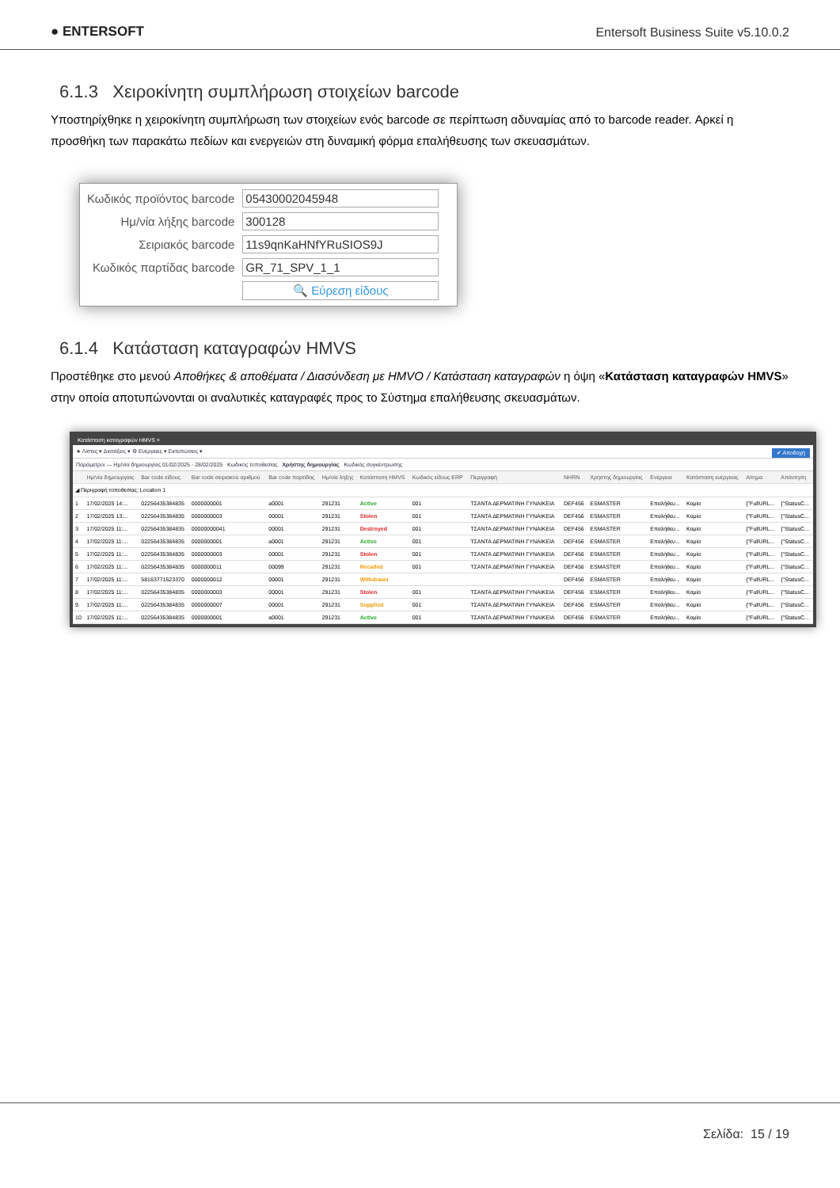● ENTERSOFT
Entersoft Business Suite v5.10.0.2
6.1.3 Χειροκίνητη συμπλήρωση στοιχείων barcode
Υποστηρίχθηκε η χειροκίνητη συμπλήρωση των στοιχείων ενός barcode σε περίπτωση αδυναμίας από το barcode reader. Αρκεί η προσθήκη των παρακάτω πεδίων και ενεργειών στη δυναμική φόρμα επαλήθευσης των σκευασμάτων.
| Κωδικός προϊόντος barcode | 05430002045948 |
| Ημ/νία λήξης barcode | 300128 |
| Σειριακός barcode | 11s9qnKaHNfYRuSIOS9J |
| Κωδικός παρτίδας barcode | GR_71_SPV_1_1 |
| | 🔍 Εύρεση είδους |
6.1.4 Κατάσταση καταγραφών HMVS
Προστέθηκε στο μενού Αποθήκες & αποθέματα / Διασύνδεση με HMVO / Κατάσταση καταγραφών η όψη «Κατάσταση καταγραφών HMVS» στην οποία αποτυπώνονται οι αναλυτικές καταγραφές προς το Σύστημα επαλήθευσης σκευασμάτων.
Κατάσταση καταγραφών HMVS ×
★ Λίστες ▾ Διατάξεις ▾ ⚙ Ενέργειες ▾ Εκτυπώσεις ▾ ✔ Αποδοχή
Παράμετροι — Ημ/νία δημιουργίας 01/02/2025 - 28/02/2025 Κωδικός τοποθεσίας Χρήστης δημιουργίας Κωδικός συγκέντρωσης
| | Ημ/νία δημιουργίας | Bar code είδους | Bar code σειριακού αριθμού | Bar code παρτίδας | Ημ/νία λήξης | Κατάσταση HMVS | Κωδικός είδους ERP | Περιγραφή | NHRN | Χρήστης δημιουργίας | Ενέργεια | Κατάσταση ενέργειας | Αίτημα | Απάντηση |
| --- | --- | --- | --- | --- | --- | --- | --- | --- | --- | --- | --- | --- | --- | --- |
| ◢ Περιγραφή τοποθεσίας: Location 1 | | | | | | | | | | | | | | |
| 1 | 17/02/2025 14:... | 02256435384835 | 0000000001 | a0001 | 291231 | Active | 001 | ΤΣΑΝΤΑ ΔΕΡΜΑΤΙΝΗ ΓΥΝΑΙΚΕΙΑ | DEF456 | ESMASTER | Επαλήθευ... | Καμία | {"FullURL... | {"StatusC... |
| 2 | 17/02/2025 13:... | 02256435384835 | 0000000003 | 00001 | 291231 | Stolen | 001 | ΤΣΑΝΤΑ ΔΕΡΜΑΤΙΝΗ ΓΥΝΑΙΚΕΙΑ | DEF456 | ESMASTER | Επαλήθευ... | Καμία | {"FullURL... | {"StatusC... |
| 3 | 17/02/2025 11:... | 02256435384835 | 00000000041 | 00001 | 291231 | Destroyed | 001 | ΤΣΑΝΤΑ ΔΕΡΜΑΤΙΝΗ ΓΥΝΑΙΚΕΙΑ | DEF456 | ESMASTER | Επαλήθευ... | Καμία | {"FullURL... | {"StatusC... |
| 4 | 17/02/2025 11:... | 02256435384835 | 0000000001 | a0001 | 291231 | Active | 001 | ΤΣΑΝΤΑ ΔΕΡΜΑΤΙΝΗ ΓΥΝΑΙΚΕΙΑ | DEF456 | ESMASTER | Επαλήθευ... | Καμία | {"FullURL... | {"StatusC... |
| 5 | 17/02/2025 11:... | 02256435384835 | 0000000003 | 00001 | 291231 | Stolen | 001 | ΤΣΑΝΤΑ ΔΕΡΜΑΤΙΝΗ ΓΥΝΑΙΚΕΙΑ | DEF456 | ESMASTER | Επαλήθευ... | Καμία | {"FullURL... | {"StatusC... |
| 6 | 17/02/2025 11:... | 02256435384835 | 0000000011 | 00099 | 291231 | Recalled | 001 | ΤΣΑΝΤΑ ΔΕΡΜΑΤΙΝΗ ΓΥΝΑΙΚΕΙΑ | DEF456 | ESMASTER | Επαλήθευ... | Καμία | {"FullURL... | {"StatusC... |
| 7 | 17/02/2025 11:... | 58163771523370 | 0000000012 | 00001 | 291231 | Withdrawn | | | DEF456 | ESMASTER | Επαλήθευ... | Καμία | {"FullURL... | {"StatusC... |
| 8 | 17/02/2025 11:... | 02256435384835 | 0000000003 | 00001 | 291231 | Stolen | 001 | ΤΣΑΝΤΑ ΔΕΡΜΑΤΙΝΗ ΓΥΝΑΙΚΕΙΑ | DEF456 | ESMASTER | Επαλήθευ... | Καμία | {"FullURL... | {"StatusC... |
| 9 | 17/02/2025 11:... | 02256435384835 | 0000000007 | 00001 | 291231 | Supplied | 001 | ΤΣΑΝΤΑ ΔΕΡΜΑΤΙΝΗ ΓΥΝΑΙΚΕΙΑ | DEF456 | ESMASTER | Επαλήθευ... | Καμία | {"FullURL... | {"StatusC... |
| 10 | 17/02/2025 11:... | 02256435384835 | 0000000001 | a0001 | 291231 | Active | 001 | ΤΣΑΝΤΑ ΔΕΡΜΑΤΙΝΗ ΓΥΝΑΙΚΕΙΑ | DEF456 | ESMASTER | Επαλήθευ... | Καμία | {"FullURL... | {"StatusC... |
Σελίδα: 15 / 19